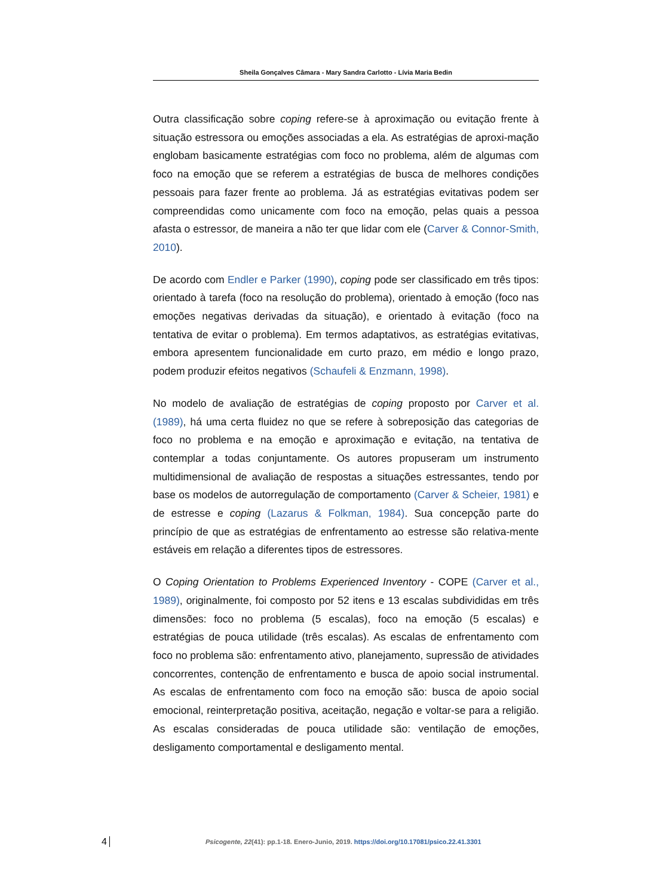Sheila Gonçalves Câmara - Mary Sandra Carlotto - Lívia Maria Bedin
Outra classificação sobre coping refere-se à aproximação ou evitação frente à situação estressora ou emoções associadas a ela. As estratégias de aproxi-mação englobam basicamente estratégias com foco no problema, além de algumas com foco na emoção que se referem a estratégias de busca de melhores condições pessoais para fazer frente ao problema. Já as estratégias evitativas podem ser compreendidas como unicamente com foco na emoção, pelas quais a pessoa afasta o estressor, de maneira a não ter que lidar com ele (Carver & Connor-Smith, 2010).
De acordo com Endler e Parker (1990), coping pode ser classificado em três tipos: orientado à tarefa (foco na resolução do problema), orientado à emoção (foco nas emoções negativas derivadas da situação), e orientado à evitação (foco na tentativa de evitar o problema). Em termos adaptativos, as estratégias evitativas, embora apresentem funcionalidade em curto prazo, em médio e longo prazo, podem produzir efeitos negativos (Schaufeli & Enzmann, 1998).
No modelo de avaliação de estratégias de coping proposto por Carver et al. (1989), há uma certa fluidez no que se refere à sobreposição das categorias de foco no problema e na emoção e aproximação e evitação, na tentativa de contemplar a todas conjuntamente. Os autores propuseram um instrumento multidimensional de avaliação de respostas a situações estressantes, tendo por base os modelos de autorregulação de comportamento (Carver & Scheier, 1981) e de estresse e coping (Lazarus & Folkman, 1984). Sua concepção parte do princípio de que as estratégias de enfrentamento ao estresse são relativa-mente estáveis em relação a diferentes tipos de estressores.
O Coping Orientation to Problems Experienced Inventory - COPE (Carver et al., 1989), originalmente, foi composto por 52 itens e 13 escalas subdivididas em três dimensões: foco no problema (5 escalas), foco na emoção (5 escalas) e estratégias de pouca utilidade (três escalas). As escalas de enfrentamento com foco no problema são: enfrentamento ativo, planejamento, supressão de atividades concorrentes, contenção de enfrentamento e busca de apoio social instrumental. As escalas de enfrentamento com foco na emoção são: busca de apoio social emocional, reinterpretação positiva, aceitação, negação e voltar-se para a religião. As escalas consideradas de pouca utilidade são: ventilação de emoções, desligamento comportamental e desligamento mental.
4
Psicogente, 22(41): pp.1-18. Enero-Junio, 2019. https://doi.org/10.17081/psico.22.41.3301